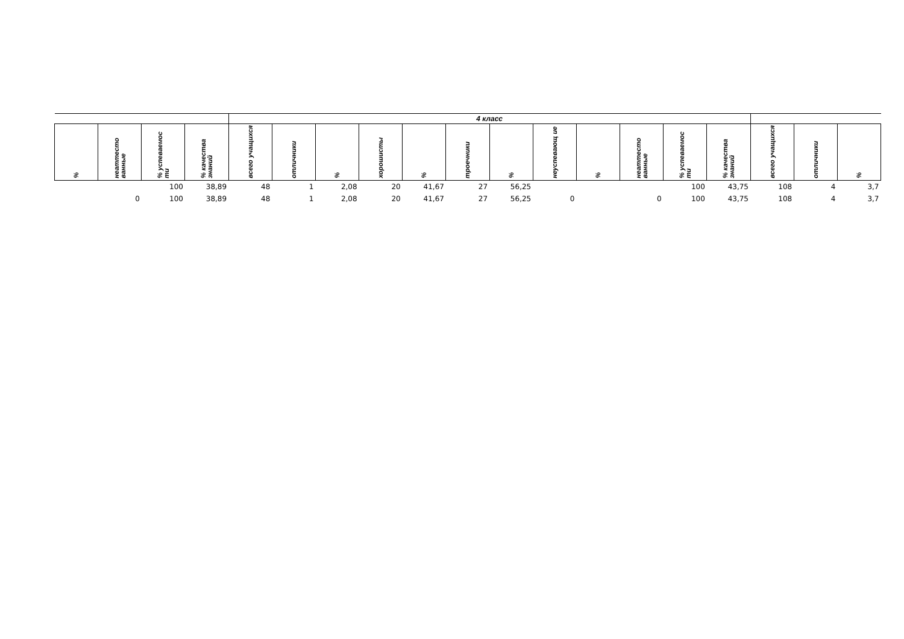| | | | | 4 класс | | | | | | | | | | | | | | |
| --- | --- | --- | --- | --- | --- | --- | --- | --- | --- | --- | --- | --- | --- | --- | --- | --- | --- | --- |
| % | неаттесто ванные | % успеваемос ти | % качества знаний | всего учащихся | отличники | % | хорошисты | % | троечники | % | неуспевающ ие | % | неаттесто ванные | % успеваемос ти | % качества знаний | всего учащихся | отличники | % |
| | | 100 | 38,89 | 48 | 1 | 2,08 | 20 | 41,67 | 27 | 56,25 | | | | 100 | 43,75 | 108 | 4 | 3,7 |
| | 0 | 100 | 38,89 | 48 | 1 | 2,08 | 20 | 41,67 | 27 | 56,25 | 0 | | 0 | 100 | 43,75 | 108 | 4 | 3,7 |